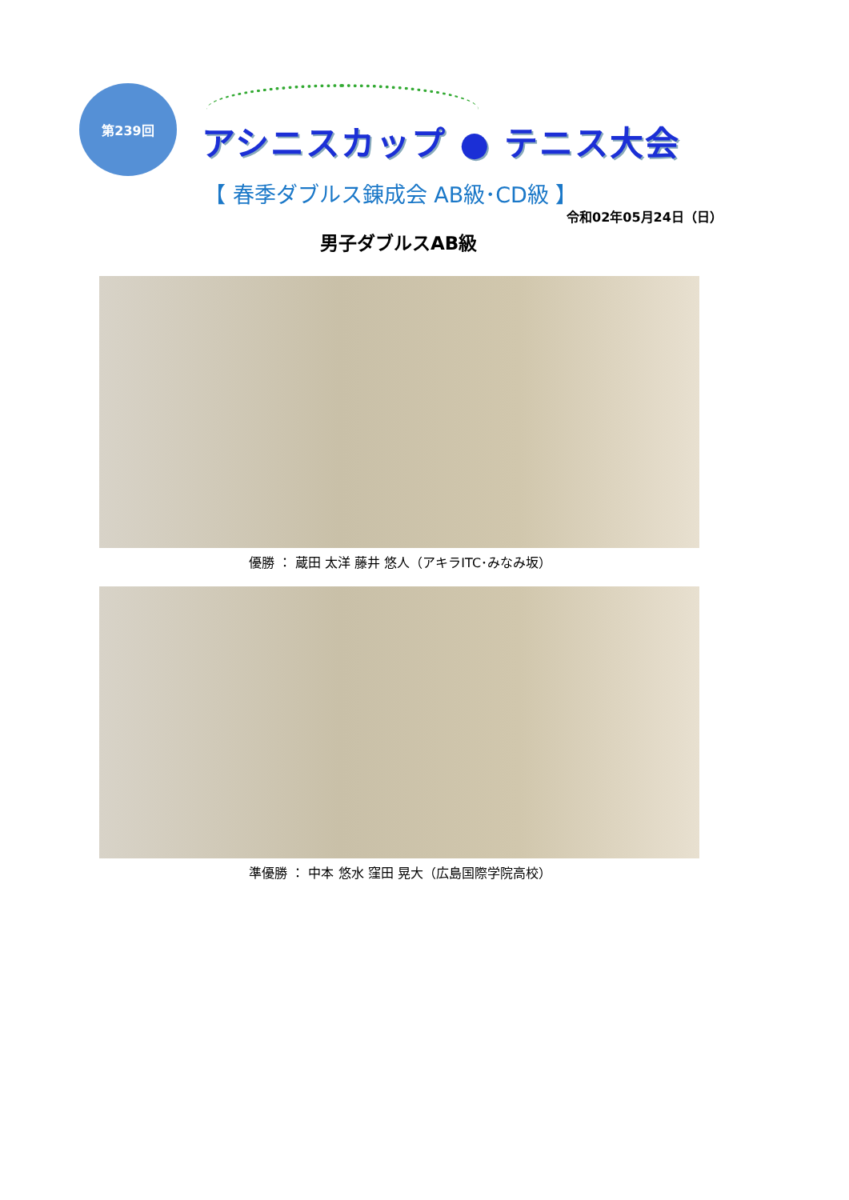第239回
アシニスカップ ● テニス大会
【 春季ダブルス錬成会 AB級･CD級 】
令和02年05月24日（日）
男子ダブルスAB級
優勝 ： 蔵田 太洋 藤井 悠人（アキラITC･みなみ坂）
準優勝 ： 中本 悠水 窪田 晃大（広島国際学院高校）